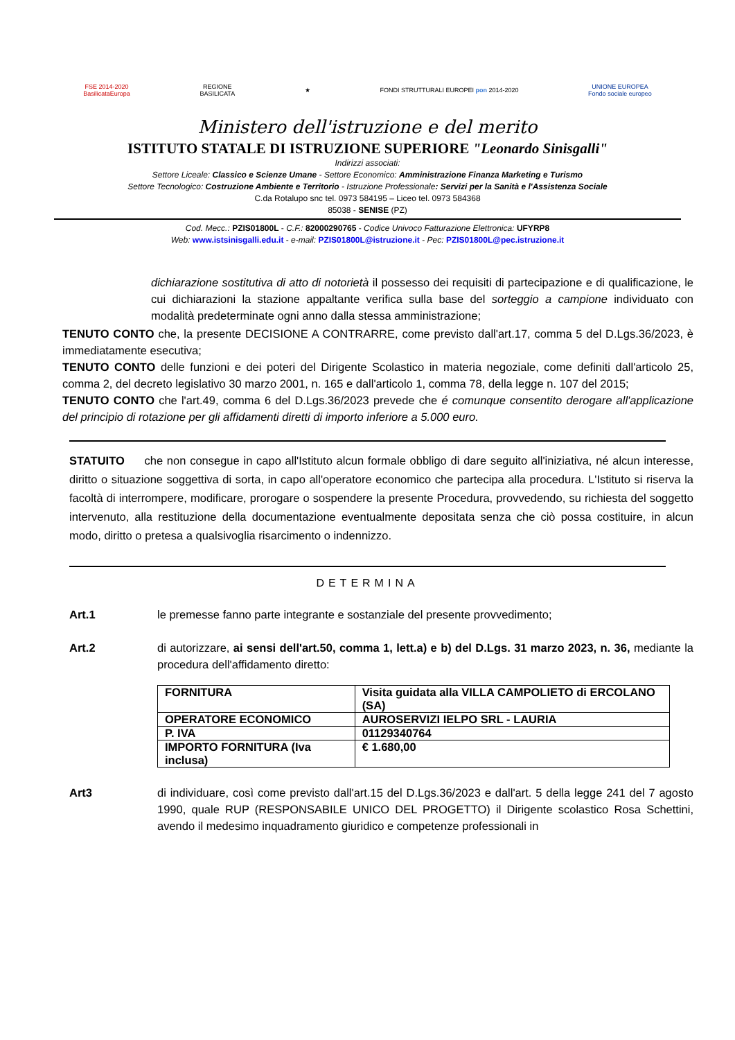FSE 2014-2020
BasilicataEuropa
REGIONE
BASILICATA
★
FONDI STRUTTURALI EUROPEI pon 2014-2020
UNIONE EUROPEA
Fondo sociale europeo
Ministero dell'istruzione e del merito
ISTITUTO STATALE DI ISTRUZIONE SUPERIORE "Leonardo Sinisgalli"
Indirizzi associati:
Settore Liceale: Classico e Scienze Umane - Settore Economico: Amministrazione Finanza Marketing e Turismo
Settore Tecnologico: Costruzione Ambiente e Territorio - Istruzione Professionale: Servizi per la Sanità e l'Assistenza Sociale
C.da Rotalupo snc tel. 0973 584195 – Liceo tel. 0973 584368
85038 - SENISE (PZ)
Cod. Mecc.: PZIS01800L - C.F.: 82000290765 - Codice Univoco Fatturazione Elettronica: UFYRP8
Web: www.istsinisgalli.edu.it - e-mail: PZIS01800L@istruzione.it - Pec: PZIS01800L@pec.istruzione.it
dichiarazione sostitutiva di atto di notorietà il possesso dei requisiti di partecipazione e di qualificazione, le cui dichiarazioni la stazione appaltante verifica sulla base del sorteggio a campione individuato con modalità predeterminate ogni anno dalla stessa amministrazione;
TENUTO CONTO che, la presente DECISIONE A CONTRARRE, come previsto dall'art.17, comma 5 del D.Lgs.36/2023, è immediatamente esecutiva;
TENUTO CONTO delle funzioni e dei poteri del Dirigente Scolastico in materia negoziale, come definiti dall'articolo 25, comma 2, del decreto legislativo 30 marzo 2001, n. 165 e dall'articolo 1, comma 78, della legge n. 107 del 2015;
TENUTO CONTO che l'art.49, comma 6 del D.Lgs.36/2023 prevede che é comunque consentito derogare all'applicazione del principio di rotazione per gli affidamenti diretti di importo inferiore a 5.000 euro.
STATUITO che non consegue in capo all'Istituto alcun formale obbligo di dare seguito all'iniziativa, né alcun interesse, diritto o situazione soggettiva di sorta, in capo all'operatore economico che partecipa alla procedura. L'Istituto si riserva la facoltà di interrompere, modificare, prorogare o sospendere la presente Procedura, provvedendo, su richiesta del soggetto intervenuto, alla restituzione della documentazione eventualmente depositata senza che ciò possa costituire, in alcun modo, diritto o pretesa a qualsivoglia risarcimento o indennizzo.
DETERMINA
Art.1 le premesse fanno parte integrante e sostanziale del presente provvedimento;
Art.2 di autorizzare, ai sensi dell'art.50, comma 1, lett.a) e b) del D.Lgs. 31 marzo 2023, n. 36, mediante la procedura dell'affidamento diretto:
| FORNITURA | Visita guidata alla VILLA CAMPOLIETO di ERCOLANO (SA) |
| OPERATORE ECONOMICO | AUROSERVIZI IELPO SRL - LAURIA |
| P. IVA | 01129340764 |
| IMPORTO FORNITURA (Iva inclusa) | € 1.680,00 |
Art3 di individuare, così come previsto dall'art.15 del D.Lgs.36/2023 e dall'art. 5 della legge 241 del 7 agosto 1990, quale RUP (RESPONSABILE UNICO DEL PROGETTO) il Dirigente scolastico Rosa Schettini, avendo il medesimo inquadramento giuridico e competenze professionali in